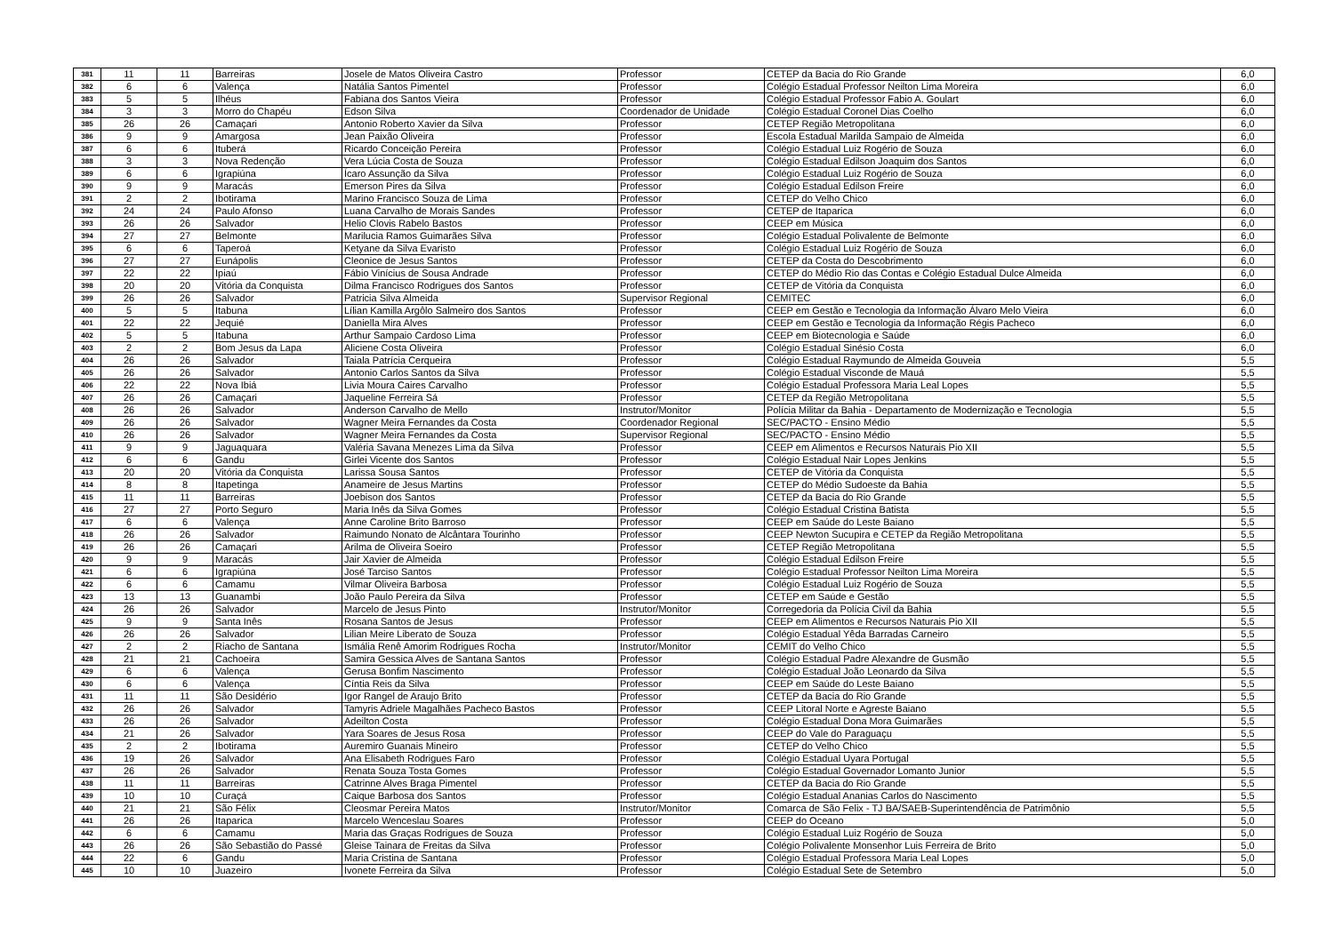| 381 | 11 | 11 | Barreiras | Josele de Matos Oliveira Castro | Professor | CETEP da Bacia do Rio Grande | 6,0 |
| 382 | 6 | 6 | Valença | Natália Santos Pimentel | Professor | Colégio Estadual Professor Neilton Lima Moreira | 6,0 |
| 383 | 5 | 5 | Ilhéus | Fabiana dos Santos Vieira | Professor | Colégio Estadual Professor Fabio A. Goulart | 6,0 |
| 384 | 3 | 3 | Morro do Chapéu | Edson Silva | Coordenador de Unidade | Colégio Estadual Coronel Dias Coelho | 6,0 |
| 385 | 26 | 26 | Camaçari | Antonio Roberto Xavier da Silva | Professor | CETEP Região Metropolitana | 6,0 |
| 386 | 9 | 9 | Amargosa | Jean Paixão Oliveira | Professor | Escola Estadual Marilda Sampaio de Almeida | 6,0 |
| 387 | 6 | 6 | Ituberá | Ricardo Conceição Pereira | Professor | Colégio Estadual Luiz Rogério de Souza | 6,0 |
| 388 | 3 | 3 | Nova Redenção | Vera Lúcia Costa de Souza | Professor | Colégio Estadual Edilson Joaquim dos Santos | 6,0 |
| 389 | 6 | 6 | Igrapiúna | Ícaro Assunção da Silva | Professor | Colégio Estadual Luiz Rogério de Souza | 6,0 |
| 390 | 9 | 9 | Maracás | Emerson Pires da Silva | Professor | Colégio Estadual Edilson Freire | 6,0 |
| 391 | 2 | 2 | Ibotirama | Marino Francisco Souza de Lima | Professor | CETEP do Velho Chico | 6,0 |
| 392 | 24 | 24 | Paulo Afonso | Luana Carvalho de Morais Sandes | Professor | CETEP de Itaparica | 6,0 |
| 393 | 26 | 26 | Salvador | Helio Clovis Rabelo Bastos | Professor | CEEP em Música | 6,0 |
| 394 | 27 | 27 | Belmonte | Marilucia Ramos Guimarães Silva | Professor | Colégio Estadual Polivalente de Belmonte | 6,0 |
| 395 | 6 | 6 | Taperoá | Ketyane da Silva Evaristo | Professor | Colégio Estadual Luiz Rogério de Souza | 6,0 |
| 396 | 27 | 27 | Eunápolis | Cleonice de Jesus Santos | Professor | CETEP da Costa do Descobrimento | 6,0 |
| 397 | 22 | 22 | Ipiaú | Fábio Vinícius de Sousa Andrade | Professor | CETEP do Médio Rio das Contas e Colégio Estadual Dulce Almeida | 6,0 |
| 398 | 20 | 20 | Vitória da Conquista | Dilma Francisco Rodrigues dos Santos | Professor | CETEP de Vitória da Conquista | 6,0 |
| 399 | 26 | 26 | Salvador | Patricia Silva Almeida | Supervisor Regional | CEMITEC | 6,0 |
| 400 | 5 | 5 | Itabuna | Lílian Kamilla Argôlo Salmeiro dos Santos | Professor | CEEP em Gestão e Tecnologia da Informação Álvaro Melo Vieira | 6,0 |
| 401 | 22 | 22 | Jequié | Daniella Mira Alves | Professor | CEEP em Gestão e Tecnologia da Informação Régis Pacheco | 6,0 |
| 402 | 5 | 5 | Itabuna | Arthur Sampaio Cardoso Lima | Professor | CEEP em Biotecnologia e Saúde | 6,0 |
| 403 | 2 | 2 | Bom Jesus da Lapa | Aliciene Costa Oliveira | Professor | Colégio Estadual Sinésio Costa | 6,0 |
| 404 | 26 | 26 | Salvador | Taiala Patrícia Cerqueira | Professor | Colégio Estadual Raymundo de Almeida Gouveia | 5,5 |
| 405 | 26 | 26 | Salvador | Antonio Carlos Santos da Silva | Professor | Colégio Estadual Visconde de Mauá | 5,5 |
| 406 | 22 | 22 | Nova Ibiá | Livia Moura Caires Carvalho | Professor | Colégio Estadual Professora Maria Leal Lopes | 5,5 |
| 407 | 26 | 26 | Camaçari | Jaqueline Ferreira Sá | Professor | CETEP da Região Metropolitana | 5,5 |
| 408 | 26 | 26 | Salvador | Anderson Carvalho de Mello | Instrutor/Monitor | Polícia Militar da Bahia - Departamento de Modernização e Tecnologia | 5,5 |
| 409 | 26 | 26 | Salvador | Wagner Meira Fernandes da Costa | Coordenador Regional | SEC/PACTO - Ensino Médio | 5,5 |
| 410 | 26 | 26 | Salvador | Wagner Meira Fernandes da Costa | Supervisor Regional | SEC/PACTO - Ensino Médio | 5,5 |
| 411 | 9 | 9 | Jaguaquara | Valéria Savana Menezes Lima da Silva | Professor | CEEP em Alimentos e Recursos Naturais Pio XII | 5,5 |
| 412 | 6 | 6 | Gandu | Girlei Vicente dos Santos | Professor | Colégio Estadual Nair Lopes Jenkins | 5,5 |
| 413 | 20 | 20 | Vitória da Conquista | Larissa Sousa Santos | Professor | CETEP de Vitória da Conquista | 5,5 |
| 414 | 8 | 8 | Itapetinga | Anameire de Jesus Martins | Professor | CETEP do Médio Sudoeste da Bahia | 5,5 |
| 415 | 11 | 11 | Barreiras | Joebison dos Santos | Professor | CETEP da Bacia do Rio Grande | 5,5 |
| 416 | 27 | 27 | Porto Seguro | Maria Inês da Silva Gomes | Professor | Colégio Estadual Cristina Batista | 5,5 |
| 417 | 6 | 6 | Valença | Anne Caroline Brito Barroso | Professor | CEEP em Saúde do Leste Baiano | 5,5 |
| 418 | 26 | 26 | Salvador | Raimundo Nonato de Alcântara Tourinho | Professor | CEEP Newton Sucupira e CETEP da Região Metropolitana | 5,5 |
| 419 | 26 | 26 | Camaçari | Arilma de Oliveira Soeiro | Professor | CETEP Região Metropolitana | 5,5 |
| 420 | 9 | 9 | Maracás | Jair Xavier de Almeida | Professor | Colégio Estadual Edilson Freire | 5,5 |
| 421 | 6 | 6 | Igrapiúna | José Tarciso Santos | Professor | Colégio Estadual Professor Neilton Lima Moreira | 5,5 |
| 422 | 6 | 6 | Camamu | Vilmar Oliveira Barbosa | Professor | Colégio Estadual Luiz Rogério de Souza | 5,5 |
| 423 | 13 | 13 | Guanambi | João Paulo Pereira da Silva | Professor | CETEP em Saúde e Gestão | 5,5 |
| 424 | 26 | 26 | Salvador | Marcelo de Jesus Pinto | Instrutor/Monitor | Corregedoria da Polícia Civil da Bahia | 5,5 |
| 425 | 9 | 9 | Santa Inês | Rosana Santos de Jesus | Professor | CEEP em Alimentos e Recursos Naturais Pio XII | 5,5 |
| 426 | 26 | 26 | Salvador | Lilian Meire Liberato de Souza | Professor | Colégio Estadual Yêda Barradas Carneiro | 5,5 |
| 427 | 2 | 2 | Riacho de Santana | Ismália Renê Amorim Rodrigues Rocha | Instrutor/Monitor | CEMIT do Velho Chico | 5,5 |
| 428 | 21 | 21 | Cachoeira | Samira Gessica Alves de Santana Santos | Professor | Colégio Estadual Padre Alexandre de Gusmão | 5,5 |
| 429 | 6 | 6 | Valença | Gerusa Bonfim Nascimento | Professor | Colégio Estadual João Leonardo da Silva | 5,5 |
| 430 | 6 | 6 | Valença | Cíntia Reis da Silva | Professor | CEEP em Saúde do Leste Baiano | 5,5 |
| 431 | 11 | 11 | São Desidério | Igor Rangel de Araujo Brito | Professor | CETEP da Bacia do Rio Grande | 5,5 |
| 432 | 26 | 26 | Salvador | Tamyris Adriele Magalhães Pacheco Bastos | Professor | CEEP Litoral Norte e Agreste Baiano | 5,5 |
| 433 | 26 | 26 | Salvador | Adeilton Costa | Professor | Colégio Estadual Dona Mora Guimarães | 5,5 |
| 434 | 21 | 26 | Salvador | Yara Soares de Jesus Rosa | Professor | CEEP do Vale do Paraguaçu | 5,5 |
| 435 | 2 | 2 | Ibotirama | Auremiro Guanais Mineiro | Professor | CETEP do Velho Chico | 5,5 |
| 436 | 19 | 26 | Salvador | Ana Elisabeth Rodrigues Faro | Professor | Colégio Estadual Uyara Portugal | 5,5 |
| 437 | 26 | 26 | Salvador | Renata Souza Tosta Gomes | Professor | Colégio Estadual Governador Lomanto Junior | 5,5 |
| 438 | 11 | 11 | Barreiras | Catrinne Alves Braga Pimentel | Professor | CETEP da Bacia do Rio Grande | 5,5 |
| 439 | 10 | 10 | Curaçá | Caique Barbosa dos Santos | Professor | Colégio Estadual Ananias Carlos do Nascimento | 5,5 |
| 440 | 21 | 21 | São Félix | Cleosmar Pereira Matos | Instrutor/Monitor | Comarca de São Felix - TJ BA/SAEB-Superintendência de Patrimônio | 5,5 |
| 441 | 26 | 26 | Itaparica | Marcelo Wenceslau Soares | Professor | CEEP do Oceano | 5,0 |
| 442 | 6 | 6 | Camamu | Maria das Graças Rodrigues de Souza | Professor | Colégio Estadual Luiz Rogério de Souza | 5,0 |
| 443 | 26 | 26 | São Sebastião do Passé | Gleise Tainara de Freitas da Silva | Professor | Colégio Polivalente Monsenhor Luis Ferreira de Brito | 5,0 |
| 444 | 22 | 6 | Gandu | Maria Cristina de Santana | Professor | Colégio Estadual Professora Maria Leal Lopes | 5,0 |
| 445 | 10 | 10 | Juazeiro | Ivonete Ferreira da Silva | Professor | Colégio Estadual Sete de Setembro | 5,0 |